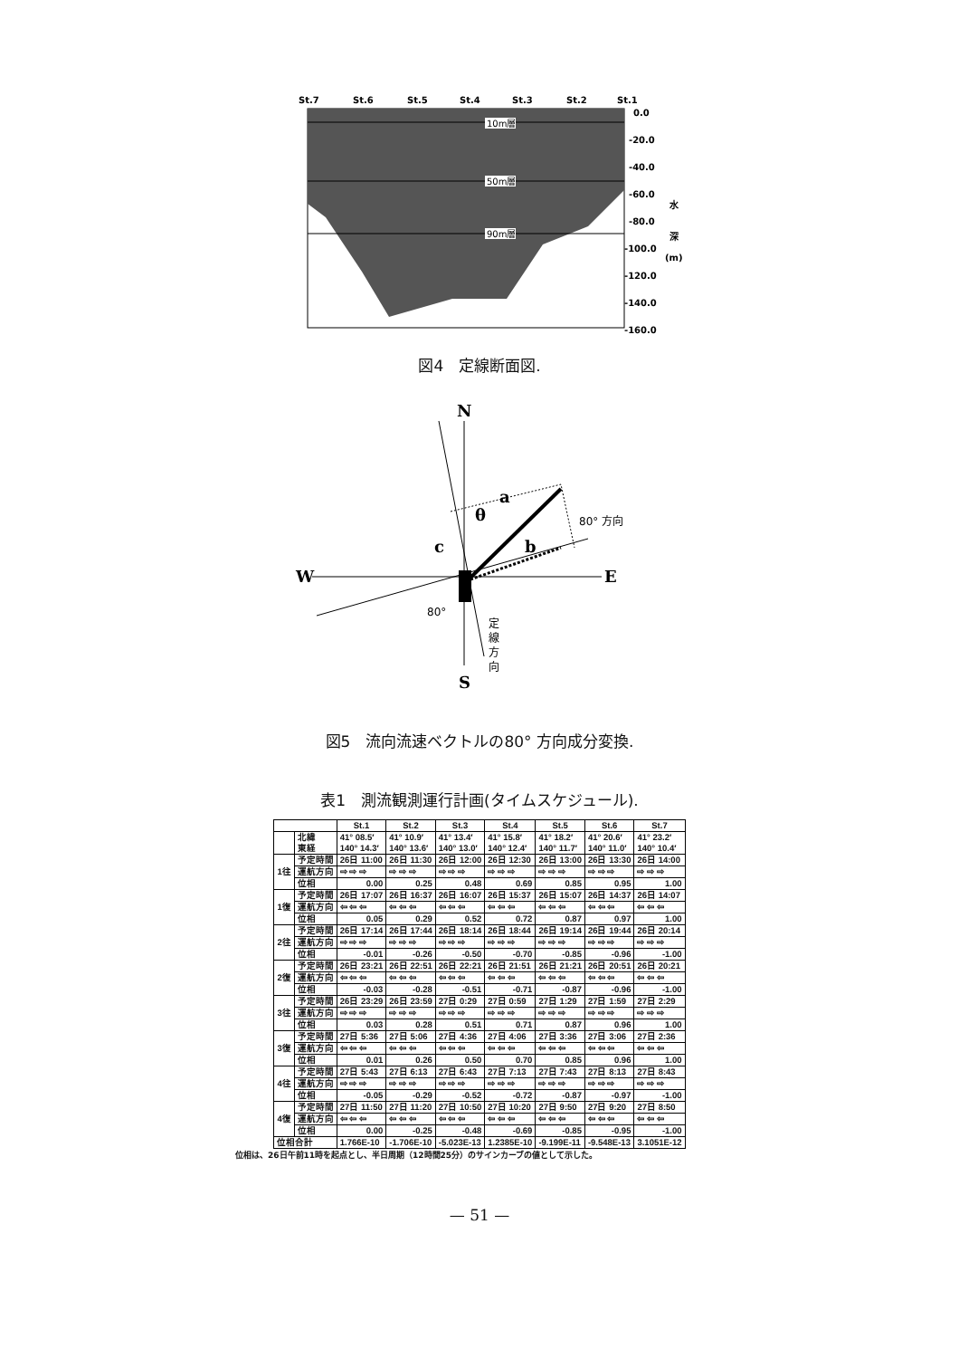St.7
St.6
St.5
St.4
St.3
St.2
St.1
0.0
-20.0
-40.0
-60.0
-80.0
-100.0
-120.0
-140.0
-160.0
水
深
(m)
10m層
50m層
90m層
図4　定線断面図.
N
S
W
E
a
b
c
θ
80° 方向
80°
定
線
方
向
図5　流向流速ベクトルの80° 方向成分変換.
表1　測流観測運行計画(タイムスケジュール).
| | | St.1 | St.2 | St.3 | St.4 | St.5 | St.6 | St.7 |
| --- | --- | --- | --- | --- | --- | --- | --- | --- |
| | 北緯 東経 | 41° 08.5′ 140° 14.3′ | 41° 10.9′ 140° 13.6′ | 41° 13.4′ 140° 13.0′ | 41° 15.8′ 140° 12.4′ | 41° 18.2′ 140° 11.7′ | 41° 20.6′ 140° 11.0′ | 41° 23.2′ 140° 10.4′ |
| 1往 | 予定時間 | 26日 11:00 | 26日 11:30 | 26日 12:00 | 26日 12:30 | 26日 13:00 | 26日 13:30 | 26日 14:00 |
| | 運航方向 | ⇨ ⇨ ⇨ | ⇨ ⇨ ⇨ | ⇨ ⇨ ⇨ | ⇨ ⇨ ⇨ | ⇨ ⇨ ⇨ | ⇨ ⇨ ⇨ | ⇨ ⇨ ⇨ |
| | 位相 | 0.00 | 0.25 | 0.48 | 0.69 | 0.85 | 0.95 | 1.00 |
| 1復 | 予定時間 | 26日 17:07 | 26日 16:37 | 26日 16:07 | 26日 15:37 | 26日 15:07 | 26日 14:37 | 26日 14:07 |
| | 運航方向 | ⇦ ⇦ ⇦ | ⇦ ⇦ ⇦ | ⇦ ⇦ ⇦ | ⇦ ⇦ ⇦ | ⇦ ⇦ ⇦ | ⇦ ⇦ ⇦ | ⇦ ⇦ ⇦ |
| | 位相 | 0.05 | 0.29 | 0.52 | 0.72 | 0.87 | 0.97 | 1.00 |
| 2往 | 予定時間 | 26日 17:14 | 26日 17:44 | 26日 18:14 | 26日 18:44 | 26日 19:14 | 26日 19:44 | 26日 20:14 |
| | 運航方向 | ⇨ ⇨ ⇨ | ⇨ ⇨ ⇨ | ⇨ ⇨ ⇨ | ⇨ ⇨ ⇨ | ⇨ ⇨ ⇨ | ⇨ ⇨ ⇨ | ⇨ ⇨ ⇨ |
| | 位相 | -0.01 | -0.26 | -0.50 | -0.70 | -0.85 | -0.96 | -1.00 |
| 2復 | 予定時間 | 26日 23:21 | 26日 22:51 | 26日 22:21 | 26日 21:51 | 26日 21:21 | 26日 20:51 | 26日 20:21 |
| | 運航方向 | ⇦ ⇦ ⇦ | ⇦ ⇦ ⇦ | ⇦ ⇦ ⇦ | ⇦ ⇦ ⇦ | ⇦ ⇦ ⇦ | ⇦ ⇦ ⇦ | ⇦ ⇦ ⇦ |
| | 位相 | -0.03 | -0.28 | -0.51 | -0.71 | -0.87 | -0.96 | -1.00 |
| 3往 | 予定時間 | 26日 23:29 | 26日 23:59 | 27日 0:29 | 27日 0:59 | 27日 1:29 | 27日 1:59 | 27日 2:29 |
| | 運航方向 | ⇨ ⇨ ⇨ | ⇨ ⇨ ⇨ | ⇨ ⇨ ⇨ | ⇨ ⇨ ⇨ | ⇨ ⇨ ⇨ | ⇨ ⇨ ⇨ | ⇨ ⇨ ⇨ |
| | 位相 | 0.03 | 0.28 | 0.51 | 0.71 | 0.87 | 0.96 | 1.00 |
| 3復 | 予定時間 | 27日 5:36 | 27日 5:06 | 27日 4:36 | 27日 4:06 | 27日 3:36 | 27日 3:06 | 27日 2:36 |
| | 運航方向 | ⇦ ⇦ ⇦ | ⇦ ⇦ ⇦ | ⇦ ⇦ ⇦ | ⇦ ⇦ ⇦ | ⇦ ⇦ ⇦ | ⇦ ⇦ ⇦ | ⇦ ⇦ ⇦ |
| | 位相 | 0.01 | 0.26 | 0.50 | 0.70 | 0.85 | 0.96 | 1.00 |
| 4往 | 予定時間 | 27日 5:43 | 27日 6:13 | 27日 6:43 | 27日 7:13 | 27日 7:43 | 27日 8:13 | 27日 8:43 |
| | 運航方向 | ⇨ ⇨ ⇨ | ⇨ ⇨ ⇨ | ⇨ ⇨ ⇨ | ⇨ ⇨ ⇨ | ⇨ ⇨ ⇨ | ⇨ ⇨ ⇨ | ⇨ ⇨ ⇨ |
| | 位相 | -0.05 | -0.29 | -0.52 | -0.72 | -0.87 | -0.97 | -1.00 |
| 4復 | 予定時間 | 27日 11:50 | 27日 11:20 | 27日 10:50 | 27日 10:20 | 27日 9:50 | 27日 9:20 | 27日 8:50 |
| | 運航方向 | ⇦ ⇦ ⇦ | ⇦ ⇦ ⇦ | ⇦ ⇦ ⇦ | ⇦ ⇦ ⇦ | ⇦ ⇦ ⇦ | ⇦ ⇦ ⇦ | ⇦ ⇦ ⇦ |
| | 位相 | 0.00 | -0.25 | -0.48 | -0.69 | -0.85 | -0.95 | -1.00 |
| 位相合計 | | 1.766E-10 | -1.706E-10 | -5.023E-13 | 1.2385E-10 | -9.199E-11 | -9.548E-13 | 3.1051E-12 |
位相は、26日午前11時を起点とし、半日周期（12時間25分）のサインカーブの値として示した。
— 51 —